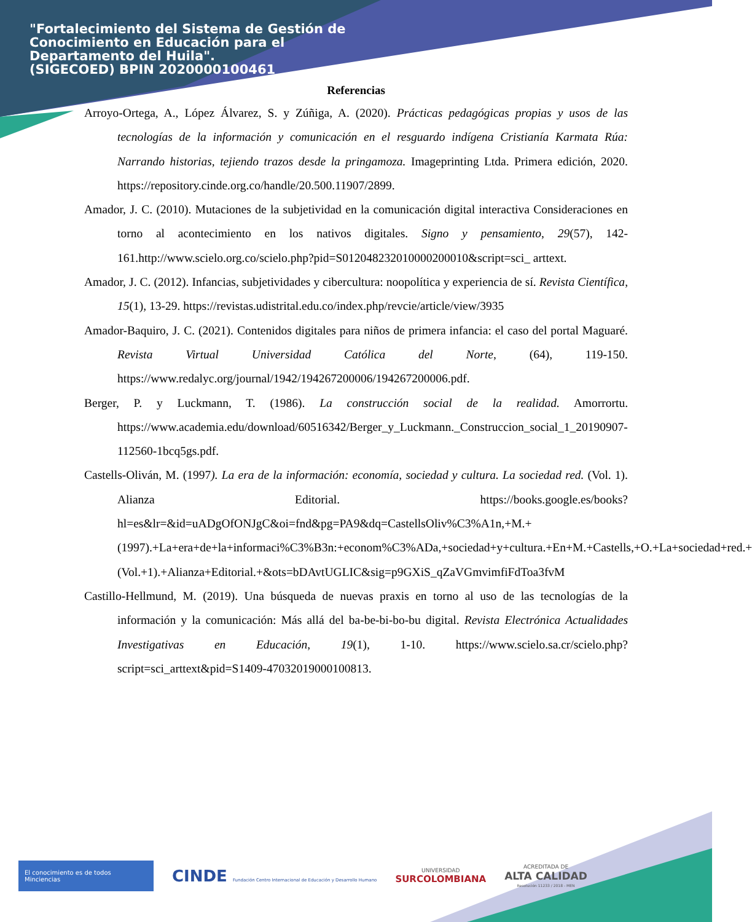"Fortalecimiento del Sistema de Gestión de Conocimiento en Educación para el Departamento del Huila".
(SIGECOED) BPIN 2020000100461
Referencias
Arroyo-Ortega, A., López Álvarez, S. y Zúñiga, A. (2020). Prácticas pedagógicas propias y usos de las tecnologías de la información y comunicación en el resguardo indígena Cristianía Karmata Rúa: Narrando historias, tejiendo trazos desde la pringamoza. Imageprinting Ltda. Primera edición, 2020. https://repository.cinde.org.co/handle/20.500.11907/2899.
Amador, J. C. (2010). Mutaciones de la subjetividad en la comunicación digital interactiva Consideraciones en torno al acontecimiento en los nativos digitales. Signo y pensamiento, 29(57), 142-161.http://www.scielo.org.co/scielo.php?pid=S012048232010000200010&script=sci_ arttext.
Amador, J. C. (2012). Infancias, subjetividades y cibercultura: noopolítica y experiencia de sí. Revista Científica, 15(1), 13-29. https://revistas.udistrital.edu.co/index.php/revcie/article/view/3935
Amador-Baquiro, J. C. (2021). Contenidos digitales para niños de primera infancia: el caso del portal Maguaré. Revista Virtual Universidad Católica del Norte, (64), 119-150. https://www.redalyc.org/journal/1942/194267200006/194267200006.pdf.
Berger, P. y Luckmann, T. (1986). La construcción social de la realidad. Amorrortu. https://www.academia.edu/download/60516342/Berger_y_Luckmann._Construccion_social_1_20190907-112560-1bcq5gs.pdf.
Castells-Oliván, M. (1997). La era de la información: economía, sociedad y cultura. La sociedad red. (Vol. 1). Alianza Editorial. https://books.google.es/books?hl=es&lr=&id=uADgOfONJgC&oi=fnd&pg=PA9&dq=CastellsOliv%C3%A1n,+M.+(1997).+La+era+de+la+informaci%C3%B3n:+econom%C3%ADa,+sociedad+y+cultura.+En+M.+Castells,+O.+La+sociedad+red.+(Vol.+1).+Alianza+Editorial.+&ots=bDAvtUGLIC&sig=p9GXiS_qZaVGmvimfiFdToa3fvM
Castillo-Hellmund, M. (2019). Una búsqueda de nuevas praxis en torno al uso de las tecnologías de la información y la comunicación: Más allá del ba-be-bi-bo-bu digital. Revista Electrónica Actualidades Investigativas en Educación, 19(1), 1-10. https://www.scielo.sa.cr/scielo.php?script=sci_arttext&pid=S1409-47032019000100813.
El conocimiento es de todos Minciencias
CINDE Fundación Centro Internacional de Educación y Desarrollo Humano
UNIVERSIDAD
SURCOLOMBIANA
ACREDITADA DE
ALTA CALIDAD
Resolución 11233 / 2018 - MEN